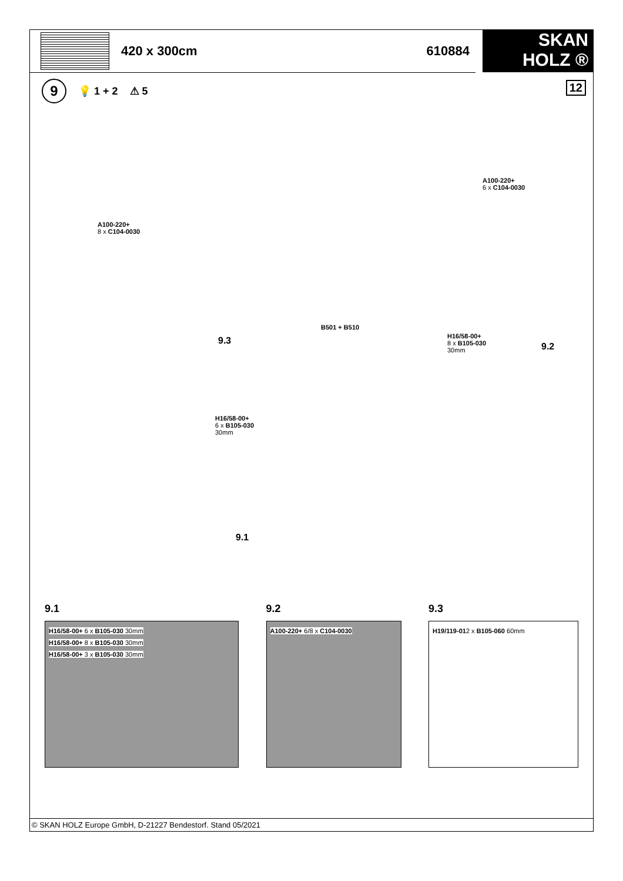420 x 300cm 610884
SKAN
HOLZ ®
9 💡 1 + 2 ⚠ 5
12
A100-220+
8 x C104-0030
A100-220+
6 x C104-0030
B501 + B510
9.3
H16/58-00+
8 x B105-030
30mm
9.2
H16/58-00+
6 x B105-030
30mm
9.1
9.1
H16/58-00+ 6 x B105-030 30mm H16/58-00+ 8 x B105-030 30mm H16/58-00+ 3 x B105-030 30mm
9.2
A100-220+ 6/8 x C104-0030
9.3
H19/119-01 2 x B105-060 60mm
© SKAN HOLZ Europe GmbH, D-21227 Bendestorf. Stand 05/2021